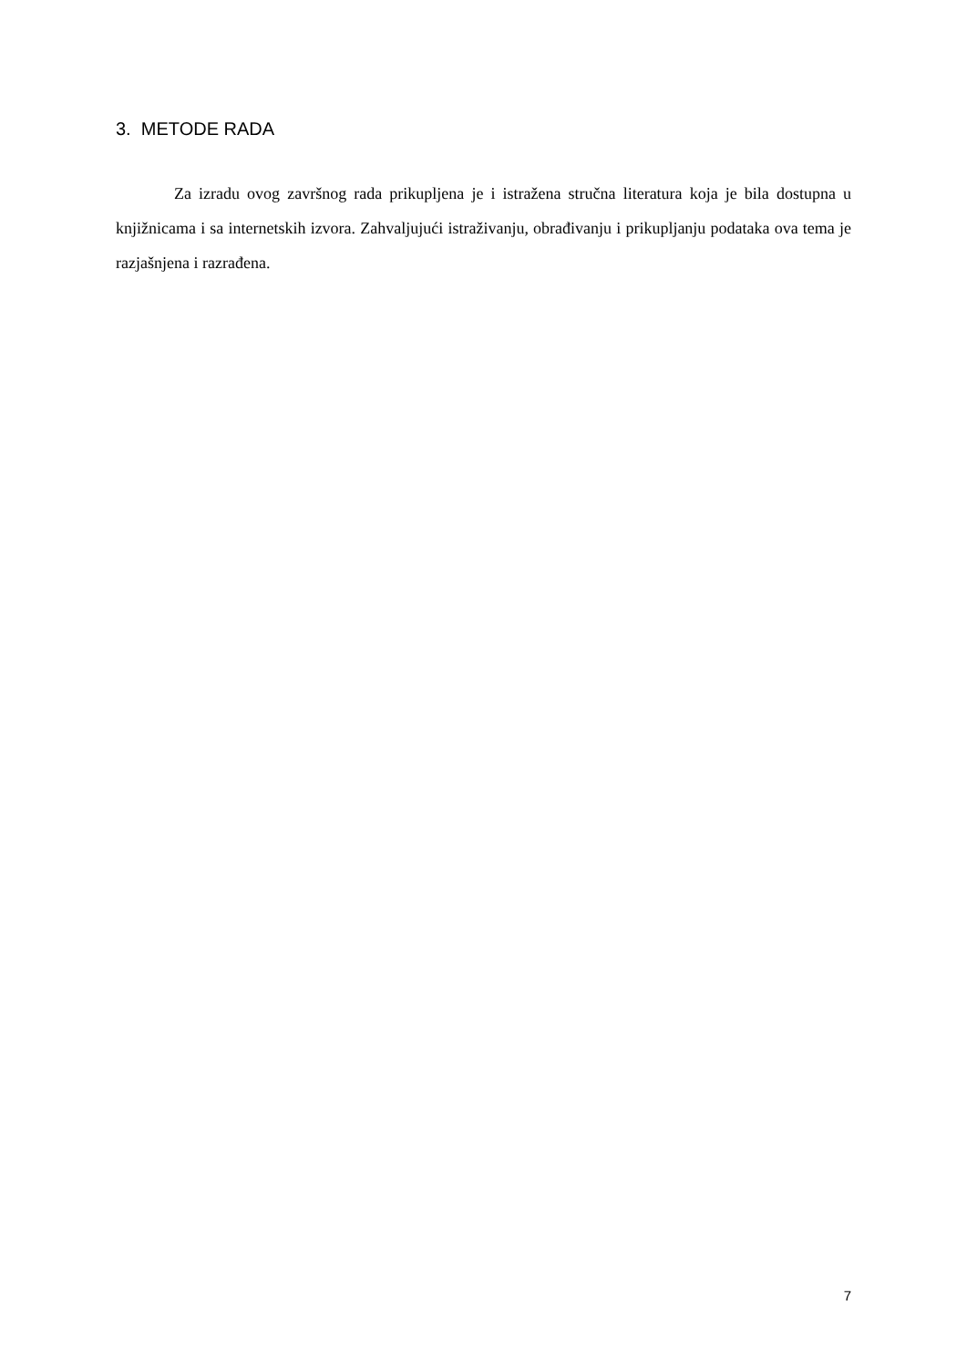3. METODE RADA
Za izradu ovog završnog rada prikupljena je i istražena stručna literatura koja je bila dostupna u knjižnicama i sa internetskih izvora. Zahvaljujući istraživanju, obrađivanju i prikupljanju podataka ova tema je razjašnjena i razrađena.
7